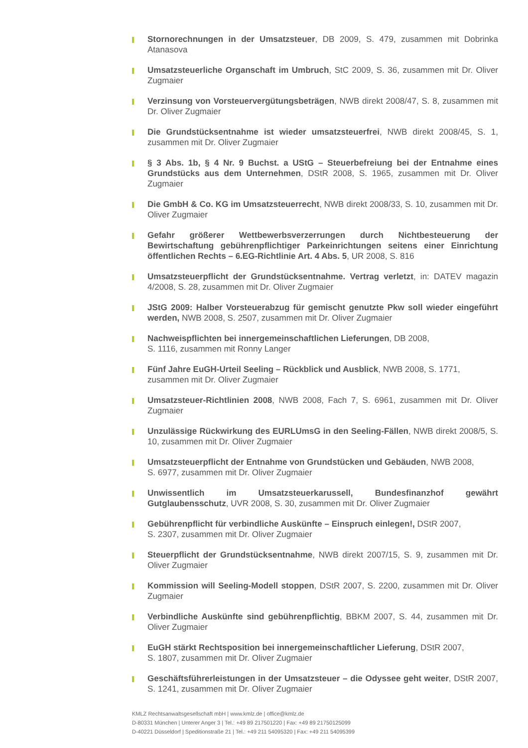Stornorechnungen in der Umsatzsteuer, DB 2009, S. 479, zusammen mit Dobrinka Atanasova
Umsatzsteuerliche Organschaft im Umbruch, StC 2009, S. 36, zusammen mit Dr. Oliver Zugmaier
Verzinsung von Vorsteuervergütungsbeträgen, NWB direkt 2008/47, S. 8, zusammen mit Dr. Oliver Zugmaier
Die Grundstücksentnahme ist wieder umsatzsteuerfrei, NWB direkt 2008/45, S. 1, zusammen mit Dr. Oliver Zugmaier
§ 3 Abs. 1b, § 4 Nr. 9 Buchst. a UStG – Steuerbefreiung bei der Entnahme eines Grundstücks aus dem Unternehmen, DStR 2008, S. 1965, zusammen mit Dr. Oliver Zugmaier
Die GmbH & Co. KG im Umsatzsteuerrecht, NWB direkt 2008/33, S. 10, zusammen mit Dr. Oliver Zugmaier
Gefahr größerer Wettbewerbsverzerrungen durch Nichtbesteuerung der Bewirtschaftung gebührenpflichtiger Parkeinrichtungen seitens einer Einrichtung öffentlichen Rechts – 6.EG-Richtlinie Art. 4 Abs. 5, UR 2008, S. 816
Umsatzsteuerpflicht der Grundstücksentnahme. Vertrag verletzt, in: DATEV magazin 4/2008, S. 28, zusammen mit Dr. Oliver Zugmaier
JStG 2009: Halber Vorsteuerabzug für gemischt genutzte Pkw soll wieder eingeführt werden, NWB 2008, S. 2507, zusammen mit Dr. Oliver Zugmaier
Nachweispflichten bei innergemeinschaftlichen Lieferungen, DB 2008,
S. 1116, zusammen mit Ronny Langer
Fünf Jahre EuGH-Urteil Seeling – Rückblick und Ausblick, NWB 2008, S. 1771,
zusammen mit Dr. Oliver Zugmaier
Umsatzsteuer-Richtlinien 2008, NWB 2008, Fach 7, S. 6961, zusammen mit Dr. Oliver Zugmaier
Unzulässige Rückwirkung des EURLUmsG in den Seeling-Fällen, NWB direkt 2008/5, S. 10, zusammen mit Dr. Oliver Zugmaier
Umsatzsteuerpflicht der Entnahme von Grundstücken und Gebäuden, NWB 2008,
S. 6977, zusammen mit Dr. Oliver Zugmaier
Unwissentlich im Umsatzsteuerkarussell, Bundesfinanzhof gewährt Gutglaubensschutz, UVR 2008, S. 30, zusammen mit Dr. Oliver Zugmaier
Gebührenpflicht für verbindliche Auskünfte – Einspruch einlegen!, DStR 2007,
S. 2307, zusammen mit Dr. Oliver Zugmaier
Steuerpflicht der Grundstücksentnahme, NWB direkt 2007/15, S. 9, zusammen mit Dr. Oliver Zugmaier
Kommission will Seeling-Modell stoppen, DStR 2007, S. 2200, zusammen mit Dr. Oliver Zugmaier
Verbindliche Auskünfte sind gebührenpflichtig, BBKM 2007, S. 44, zusammen mit Dr. Oliver Zugmaier
EuGH stärkt Rechtsposition bei innergemeinschaftlicher Lieferung, DStR 2007,
S. 1807, zusammen mit Dr. Oliver Zugmaier
Geschäftsführerleistungen in der Umsatzsteuer – die Odyssee geht weiter, DStR 2007, S. 1241, zusammen mit Dr. Oliver Zugmaier
KMLZ Rechtsanwaltsgesellschaft mbH | www.kmlz.de | office@kmlz.de
D-80331 München | Unterer Anger 3 | Tel.: +49 89 217501220 | Fax: +49 89 21750125099
D-40221 Düsseldorf | Speditionstraße 21 | Tel.: +49 211 54095320 | Fax: +49 211 54095399